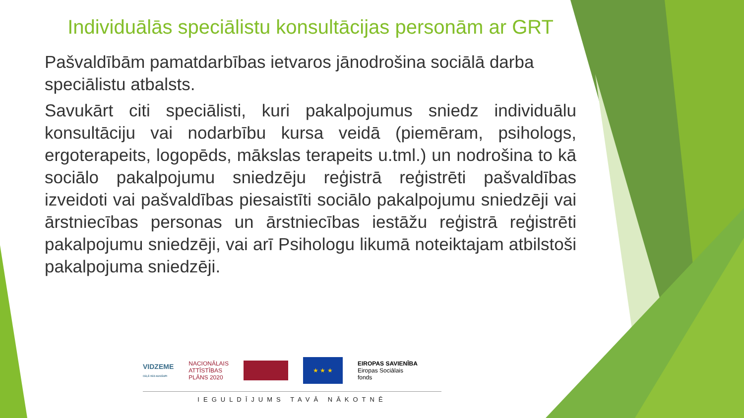Individuālās speciālistu konsultācijas personām ar GRT
Pašvaldībām pamatdarbības ietvaros jānodrošina sociālā darba speciālistu atbalsts.
Savukārt citi speciālisti, kuri pakalpojumus sniedz individuālu konsultāciju vai nodarbību kursa veidā (piemēram, psihologs, ergoterapeits, logopēds, mākslas terapeits u.tml.) un nodrošina to kā sociālo pakalpojumu sniedzēju reģistrā reģistrēti pašvaldības izveidoti vai pašvaldības piesaistīti sociālo pakalpojumu sniedzēji vai ārstniecības personas un ārstniecības iestāžu reģistrā reģistrēti pakalpojumu sniedzēji, vai arī Psihologu likumā noteiktajam atbilstoši pakalpojuma sniedzēji.
VIDZEME
CEĻŠ VED AUGŠUPI
NACIONĀLAIS
ATTĪSTĪBAS
PLĀNS 2020
★ ★ ★
EIROPAS SAVIENĪBA
Eiropas Sociālais
fonds
IEGULDĪJUMS TAVĀ NĀKOTNĒ